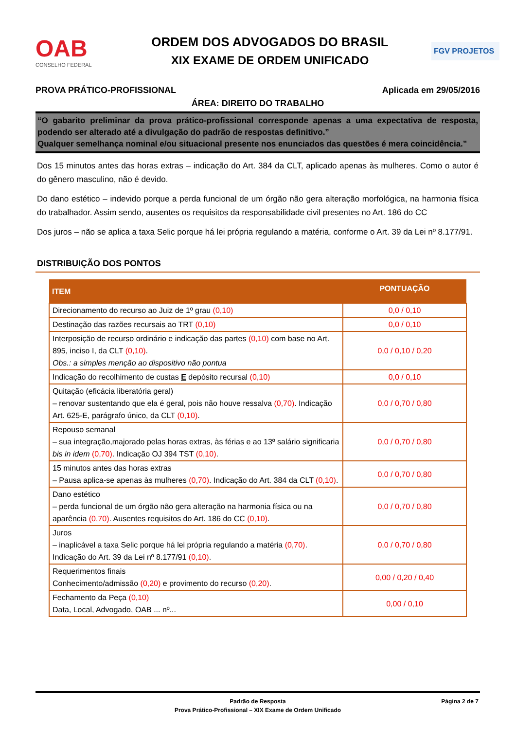OAB
CONSELHO FEDERAL
ORDEM DOS ADVOGADOS DO BRASIL
XIX EXAME DE ORDEM UNIFICADO
FGV PROJETOS
PROVA PRÁTICO-PROFISSIONAL Aplicada em 29/05/2016
ÁREA: DIREITO DO TRABALHO
“O gabarito preliminar da prova prático-profissional corresponde apenas a uma expectativa de resposta, podendo ser alterado até a divulgação do padrão de respostas definitivo.”
Qualquer semelhança nominal e/ou situacional presente nos enunciados das questões é mera coincidência.”
Dos 15 minutos antes das horas extras – indicação do Art. 384 da CLT, aplicado apenas às mulheres. Como o autor é do gênero masculino, não é devido.
Do dano estético – indevido porque a perda funcional de um órgão não gera alteração morfológica, na harmonia física do trabalhador. Assim sendo, ausentes os requisitos da responsabilidade civil presentes no Art. 186 do CC
Dos juros – não se aplica a taxa Selic porque há lei própria regulando a matéria, conforme o Art. 39 da Lei nº 8.177/91.
DISTRIBUIÇÃO DOS PONTOS
| ITEM | PONTUAÇÃO |
| --- | --- |
| Direcionamento do recurso ao Juiz de 1º grau (0,10) | 0,0 / 0,10 |
| Destinação das razões recursais ao TRT (0,10) | 0,0 / 0,10 |
| Interposição de recurso ordinário e indicação das partes (0,10) com base no Art. 895, inciso I, da CLT (0,10) . Obs.: a simples menção ao dispositivo não pontua | 0,0 / 0,10 / 0,20 |
| Indicação do recolhimento de custas E depósito recursal (0,10) | 0,0 / 0,10 |
| Quitação (eficácia liberatória geral) – renovar sustentando que ela é geral, pois não houve ressalva (0,70) . Indicação Art. 625-E, parágrafo único, da CLT (0,10) . | 0,0 / 0,70 / 0,80 |
| Repouso semanal – sua integração,majorado pelas horas extras, às férias e ao 13º salário significaria bis in idem (0,70) . Indicação OJ 394 TST (0,10) . | 0,0 / 0,70 / 0,80 |
| 15 minutos antes das horas extras – Pausa aplica-se apenas às mulheres (0,70) . Indicação do Art. 384 da CLT (0,10) . | 0,0 / 0,70 / 0,80 |
| Dano estético – perda funcional de um órgão não gera alteração na harmonia física ou na aparência (0,70) . Ausentes requisitos do Art. 186 do CC (0,10) . | 0,0 / 0,70 / 0,80 |
| Juros – inaplicável a taxa Selic porque há lei própria regulando a matéria (0,70) . Indicação do Art. 39 da Lei nº 8.177/91 (0,10) . | 0,0 / 0,70 / 0,80 |
| Requerimentos finais Conhecimento/admissão (0,20) e provimento do recurso (0,20) . | 0,00 / 0,20 / 0,40 |
| Fechamento da Peça (0,10) Data, Local, Advogado, OAB ... nº... | 0,00 / 0,10 |
Padrão de Resposta
Prova Prático-Profissional – XIX Exame de Ordem Unificado
Página 2 de 7